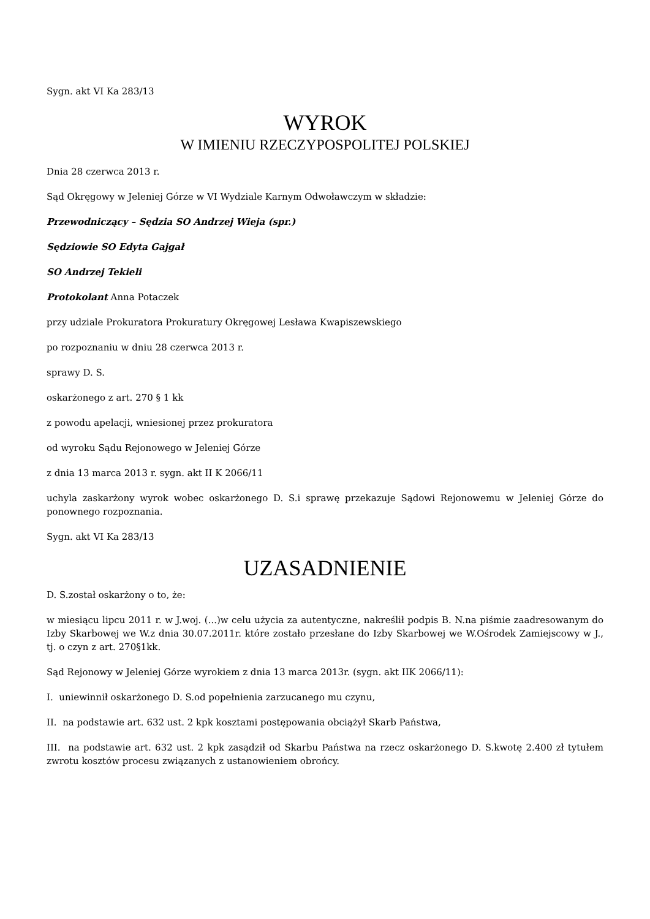Sygn. akt VI Ka 283/13
WYROK
W IMIENIU RZECZYPOSPOLITEJ POLSKIEJ
Dnia 28 czerwca 2013 r.
Sąd Okręgowy w Jeleniej Górze w VI Wydziale Karnym Odwoławczym w składzie:
Przewodniczący – Sędzia SO Andrzej Wieja (spr.)
Sędziowie SO Edyta Gajgał
SO Andrzej Tekieli
Protokolant Anna Potaczek
przy udziale Prokuratora Prokuratury Okręgowej Lesława Kwapiszewskiego
po rozpoznaniu w dniu 28 czerwca 2013 r.
sprawy D. S.
oskarżonego z art. 270 § 1 kk
z powodu apelacji, wniesionej przez prokuratora
od wyroku Sądu Rejonowego w Jeleniej Górze
z dnia 13 marca 2013 r. sygn. akt II K 2066/11
uchyla zaskarżony wyrok wobec oskarżonego D. S.i sprawę przekazuje Sądowi Rejonowemu w Jeleniej Górze do ponownego rozpoznania.
Sygn. akt VI Ka 283/13
UZASADNIENIE
D. S.został oskarżony o to, że:
w miesiącu lipcu 2011 r. w J.woj. (...)w celu użycia za autentyczne, nakreślił podpis B. N.na piśmie zaadresowanym do Izby Skarbowej we W.z dnia 30.07.2011r. które zostało przesłane do Izby Skarbowej we W.Ośrodek Zamiejscowy w J., tj. o czyn z art. 270§1kk.
Sąd Rejonowy w Jeleniej Górze wyrokiem z dnia 13 marca 2013r. (sygn. akt IIK 2066/11):
I. uniewinnił oskarżonego D. S.od popełnienia zarzucanego mu czynu,
II. na podstawie art. 632 ust. 2 kpk kosztami postępowania obciążył Skarb Państwa,
III. na podstawie art. 632 ust. 2 kpk zasądził od Skarbu Państwa na rzecz oskarżonego D. S.kwotę 2.400 zł tytułem zwrotu kosztów procesu związanych z ustanowieniem obrońcy.